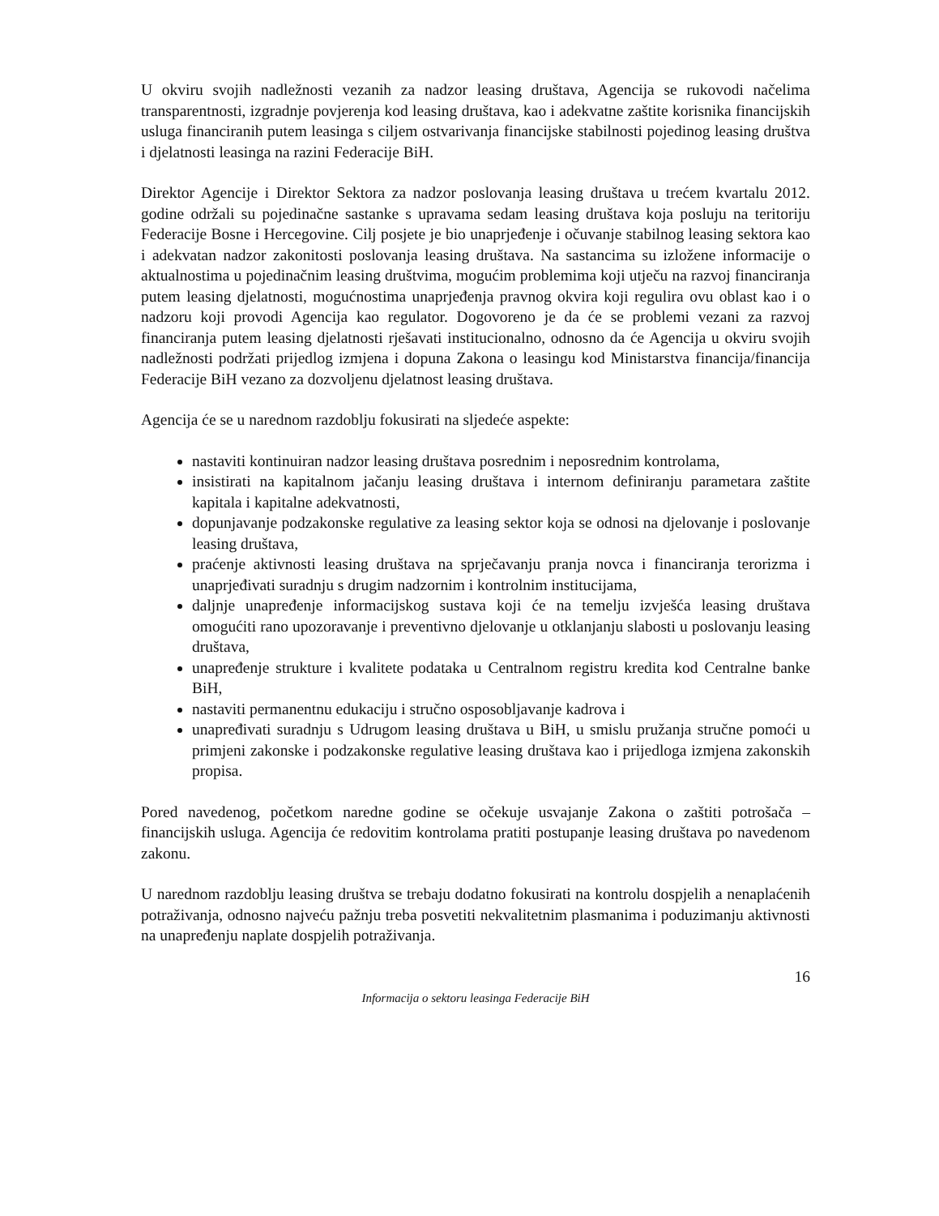U okviru svojih nadležnosti vezanih za nadzor leasing društava, Agencija se rukovodi načelima transparentnosti, izgradnje povjerenja kod leasing društava, kao i adekvatne zaštite korisnika financijskih usluga financiranih putem leasinga s ciljem ostvarivanja financijske stabilnosti pojedinog leasing društva i djelatnosti leasinga na razini Federacije BiH.
Direktor Agencije i Direktor Sektora za nadzor poslovanja leasing društava u trećem kvartalu 2012. godine održali su pojedinačne sastanke s upravama sedam leasing društava koja posluju na teritoriju Federacije Bosne i Hercegovine. Cilj posjete je bio unaprjeđenje i očuvanje stabilnog leasing sektora kao i adekvatan nadzor zakonitosti poslovanja leasing društava. Na sastancima su izložene informacije o aktualnostima u pojedinačnim leasing društvima, mogućim problemima koji utječu na razvoj financiranja putem leasing djelatnosti, mogućnostima unaprjeđenja pravnog okvira koji regulira ovu oblast kao i o nadzoru koji provodi Agencija kao regulator. Dogovoreno je da će se problemi vezani za razvoj financiranja putem leasing djelatnosti rješavati institucionalno, odnosno da će Agencija u okviru svojih nadležnosti podržati prijedlog izmjena i dopuna Zakona o leasingu kod Ministarstva financija/financija Federacije BiH vezano za dozvoljenu djelatnost leasing društava.
Agencija će se u narednom razdoblju fokusirati na sljedeće aspekte:
nastaviti kontinuiran nadzor leasing društava posrednim i neposrednim kontrolama,
insistirati na kapitalnom jačanju leasing društava i internom definiranju parametara zaštite kapitala i kapitalne adekvatnosti,
dopunjavanje podzakonske regulative za leasing sektor koja se odnosi na djelovanje i poslovanje leasing društava,
praćenje aktivnosti leasing društava na sprječavanju pranja novca i financiranja terorizma i unaprjeđivati suradnju s drugim nadzornim i kontrolnim institucijama,
daljnje unapređenje informacijskog sustava koji će na temelju izvješća leasing društava omogućiti rano upozoravanje i preventivno djelovanje u otklanjanju slabosti u poslovanju leasing društava,
unapređenje strukture i kvalitete podataka u Centralnom registru kredita kod Centralne banke BiH,
nastaviti permanentnu edukaciju i stručno osposobljavanje kadrova i
unapređivati suradnju s Udrugom leasing društava u BiH, u smislu pružanja stručne pomoći u primjeni zakonske i podzakonske regulative leasing društava kao i prijedloga izmjena zakonskih propisa.
Pored navedenog, početkom naredne godine se očekuje usvajanje Zakona o zaštiti potrošača – financijskih usluga. Agencija će redovitim kontrolama pratiti postupanje leasing društava po navedenom zakonu.
U narednom razdoblju leasing društva se trebaju dodatno fokusirati na kontrolu dospjelih a nenaplaćenih potraživanja, odnosno najveću pažnju treba posvetiti nekvalitetnim plasmanima i poduzimanju aktivnosti na unapređenju naplate dospjelih potraživanja.
16
Informacija o sektoru leasinga Federacije BiH